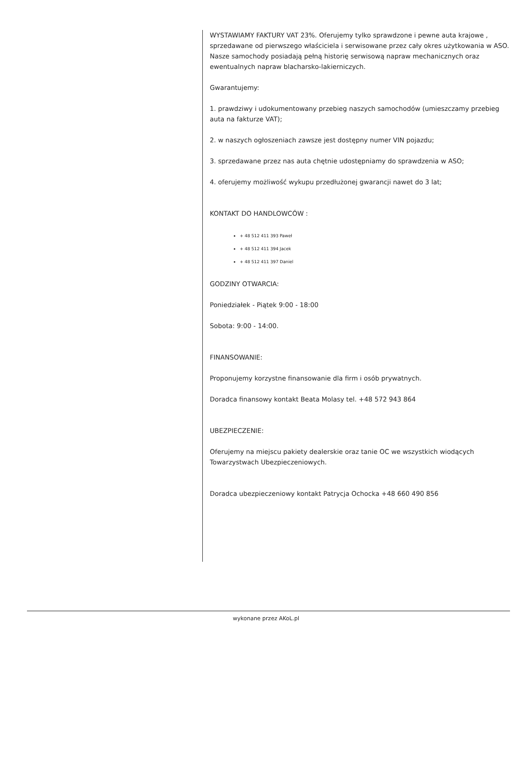WYSTAWIAMY FAKTURY VAT 23%. Oferujemy tylko sprawdzone i pewne auta krajowe , sprzedawane od pierwszego właściciela i serwisowane przez cały okres użytkowania w ASO. Nasze samochody posiadają pełną historię serwisową napraw mechanicznych oraz ewentualnych napraw blacharsko-lakierniczych.
Gwarantujemy:
1. prawdziwy i udokumentowany przebieg naszych samochodów (umieszczamy przebieg auta na fakturze VAT);
2. w naszych ogłoszeniach zawsze jest dostępny numer VIN pojazdu;
3. sprzedawane przez nas auta chętnie udostępniamy do sprawdzenia w ASO;
4. oferujemy możliwość wykupu przedłużonej gwarancji nawet do 3 lat;
KONTAKT DO HANDLOWCÓW :
+ 48 512 411 393 Paweł
+ 48 512 411 394 Jacek
+ 48 512 411 397 Daniel
GODZINY OTWARCIA:
Poniedziałek - Piątek 9:00 - 18:00
Sobota: 9:00 - 14:00.
FINANSOWANIE:
Proponujemy korzystne finansowanie dla firm i osób prywatnych.
Doradca finansowy kontakt Beata Molasy tel. +48 572 943 864
UBEZPIECZENIE:
Oferujemy na miejscu pakiety dealerskie oraz tanie OC we wszystkich wiodących Towarzystwach Ubezpieczeniowych.
Doradca ubezpieczeniowy kontakt Patrycja Ochocka +48 660 490 856
wykonane przez AKoL.pl